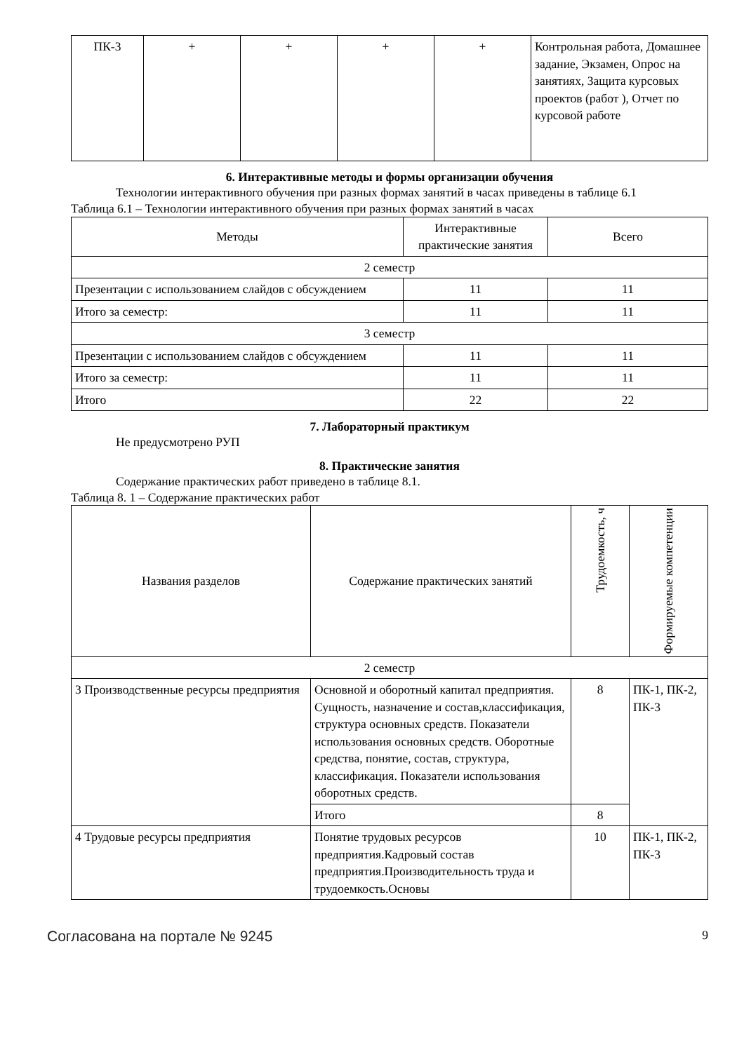| ПК-3 | + | + | + | + | Контрольная работа, Домашнее задание, Экзамен, Опрос на занятиях, Защита курсовых проектов (работ ), Отчет по курсовой работе |
6. Интерактивные методы и формы организации обучения
Технологии интерактивного обучения при разных формах занятий в часах приведены в таблице 6.1
Таблица 6.1 – Технологии интерактивного обучения при разных формах занятий в часах
| Методы | Интерактивные практические занятия | Всего |
| --- | --- | --- |
| 2 семестр | | |
| Презентации с использованием слайдов с обсуждением | 11 | 11 |
| Итого за семестр: | 11 | 11 |
| 3 семестр | | |
| Презентации с использованием слайдов с обсуждением | 11 | 11 |
| Итого за семестр: | 11 | 11 |
| Итого | 22 | 22 |
7. Лабораторный практикум
Не предусмотрено РУП
8. Практические занятия
Содержание практических работ приведено в таблице 8.1.
Таблица 8. 1 – Содержание практических работ
| Названия разделов | Содержание практических занятий | Трудоемкость, ч | Формируемые компетенции |
| --- | --- | --- | --- |
| 2 семестр | | | |
| 3 Производственные ресурсы предприятия | Основной и оборотный капитал предприятия. Сущность, назначение и состав,классификация, структура основных средств. Показатели использования основных средств. Оборотные средства, понятие, состав, структура, классификация. Показатели использования оборотных средств. | 8 | ПК-1, ПК-2, ПК-3 |
| | Итого | 8 | |
| 4 Трудовые ресурсы предприятия | Понятие трудовых ресурсов предприятия.Кадровый состав предприятия.Производительность труда и трудоемкость.Основы | 10 | ПК-1, ПК-2, ПК-3 |
Согласована на портале № 9245 9